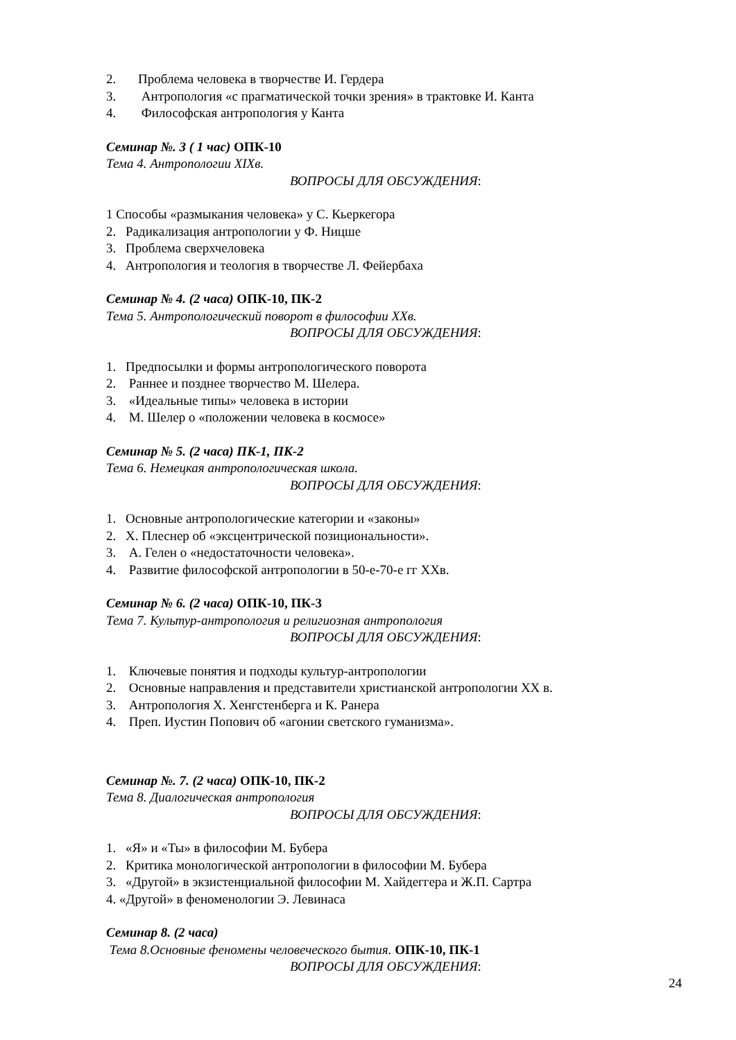2. Проблема человека в творчестве И. Гердера
3. Антропология «с прагматической точки зрения» в трактовке И. Канта
4. Философская антропология у Канта
Семинар №. 3 ( 1 час) ОПК-10
Тема 4. Антропологии XIXв.
ВОПРОСЫ ДЛЯ ОБСУЖДЕНИЯ:
1 Способы «размыкания человека» у С. Кьеркегора
2. Радикализация антропологии у Ф. Ницше
3. Проблема сверхчеловека
4. Антропология и теология в творчестве Л. Фейербаха
Семинар № 4. (2 часа) ОПК-10, ПК-2
Тема 5. Антропологический поворот в философии XXв.
ВОПРОСЫ ДЛЯ ОБСУЖДЕНИЯ:
1. Предпосылки и формы антропологического поворота
2. Раннее и позднее творчество М. Шелера.
3. «Идеальные типы» человека в истории
4. М. Шелер о «положении человека в космосе»
Семинар № 5. (2 часа) ПК-1, ПК-2
Тема 6. Немецкая антропологическая школа.
ВОПРОСЫ ДЛЯ ОБСУЖДЕНИЯ:
1. Основные антропологические категории и «законы»
2. Х. Плеснер об «эксцентрической позициональности».
3. А. Гелен о «недостаточности человека».
4. Развитие философской антропологии в 50-е-70-е гг XXв.
Семинар № 6. (2 часа) ОПК-10, ПК-3
Тема 7. Культур-антропология и религиозная антропология
ВОПРОСЫ ДЛЯ ОБСУЖДЕНИЯ:
1. Ключевые понятия и подходы культур-антропологии
2. Основные направления и представители христианской антропологии XX в.
3. Антропология Х. Хенгстенберга и К. Ранера
4. Преп. Иустин Попович об «агонии светского гуманизма».
Семинар №. 7. (2 часа) ОПК-10, ПК-2
Тема 8. Диалогическая антропология
ВОПРОСЫ ДЛЯ ОБСУЖДЕНИЯ:
1. «Я» и «Ты» в философии М. Бубера
2. Критика монологической антропологии в философии М. Бубера
3. «Другой» в экзистенциальной философии М. Хайдеггера и Ж.П. Сартра
4. «Другой» в феноменологии Э. Левинаса
Семинар 8. (2 часа)
Тема 8.Основные феномены человеческого бытия. ОПК-10, ПК-1
ВОПРОСЫ ДЛЯ ОБСУЖДЕНИЯ:
24